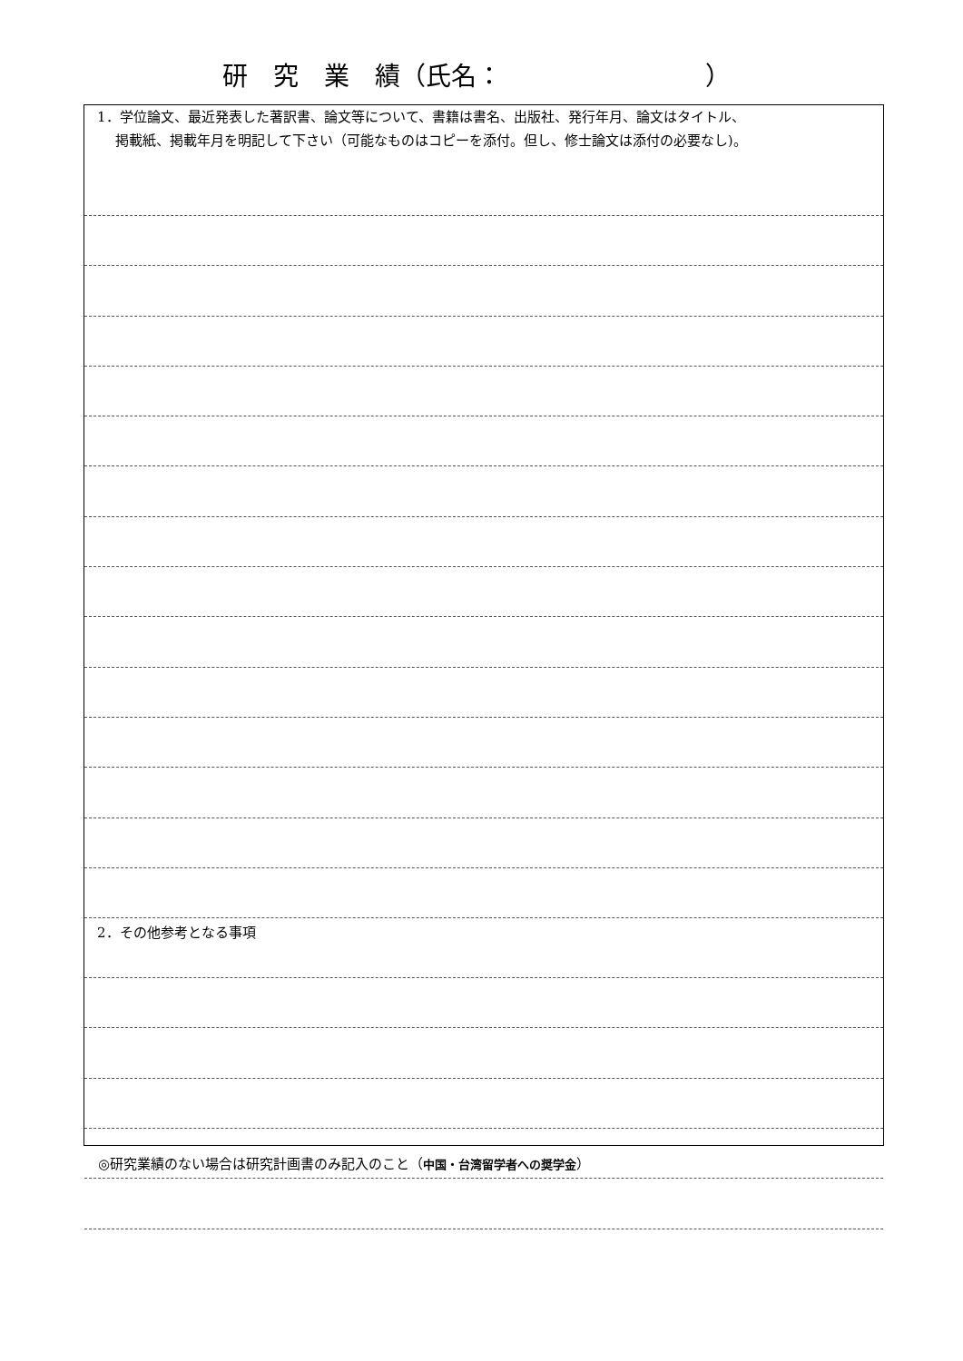研　究　業　績（氏名：　　　　　　　　）
1．学位論文、最近発表した著訳書、論文等について、書籍は書名、出版社、発行年月、論文はタイトル、
　 掲載紙、掲載年月を明記して下さい（可能なものはコピーを添付。但し、修士論文は添付の必要なし)。
2．その他参考となる事項
◎研究業績のない場合は研究計画書のみ記入のこと（中国・台湾留学者への奨学金）